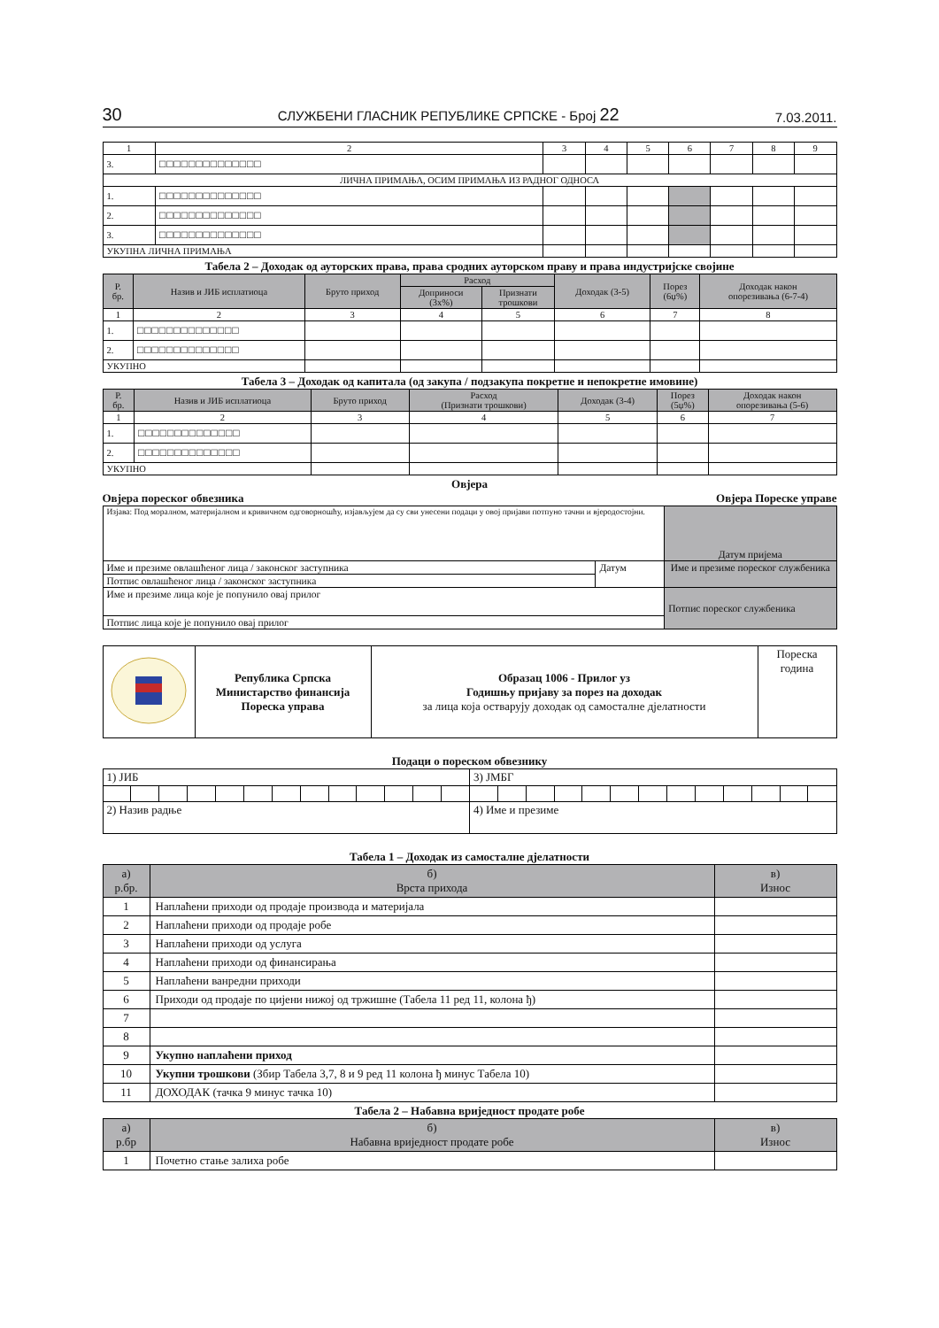30 СЛУЖБЕНИ ГЛАСНИК РЕПУБЛИКЕ СРПСКЕ - Број 22 7.03.2011.
| 1 | 2 | 3 | 4 | 5 | 6 | 7 | 8 | 9 |
| 3. | □□□□□□□□□□□□□□ | | | | | | | |
| ЛИЧНА ПРИМАЊА, ОСИМ ПРИМАЊА ИЗ РАДНОГ ОДНОСА | | | | | | | | |
| 1. | □□□□□□□□□□□□□□ | | | | | | | |
| 2. | □□□□□□□□□□□□□□ | | | | | | | |
| 3. | □□□□□□□□□□□□□□ | | | | | | | |
| УКУПНА ЛИЧНА ПРИМАЊА | | | | | | | | |
Табела 2 – Доходак од ауторских права, права сродних ауторском праву и права индустријске својине
| Р. бр. | Назив и ЈИБ исплатиоца | Бруто приход | Расход | | Доходак (3-5) | Порез (6џ%) | Доходак након опорезивања (6-7-4) |
| --- | --- | --- | --- | --- | --- | --- | --- |
| | | | Доприноси (3x%) | Признати трошкови | | | |
| 1 | 2 | 3 | 4 | 5 | 6 | 7 | 8 |
| 1. | □□□□□□□□□□□□□□ | | | | | | |
| 2. | □□□□□□□□□□□□□□ | | | | | | |
| УКУПНО | | | | | | | |
Табела 3 – Доходак од капитала (од закупа / подзакупа покретне и непокретне имовине)
| Р. бр. | Назив и ЈИБ исплатиоца | Бруто приход | Расход (Признати трошкови) | Доходак (3-4) | Порез (5џ%) | Доходак након опорезивања (5-6) |
| --- | --- | --- | --- | --- | --- | --- |
| 1 | 2 | 3 | 4 | 5 | 6 | 7 |
| 1. | □□□□□□□□□□□□□□ | | | | | |
| 2. | □□□□□□□□□□□□□□ | | | | | |
| УКУПНО | | | | | | |
Овјера
Овјера пореског обвезника Овјера Пореске управе
| Изјава: Под моралном, материјалном и кривичном одговорношћу, изјављујем да су сви унесени подаци у овој пријави потпуно тачни и вјеродостојни. | | Датум пријема |
| Име и презиме овлашћеног лица / законског заступника | Датум | Име и презиме пореског службеника |
| Потпис овлашћеног лица / законског заступника | | |
| Име и презиме лица које је попунило овај прилог | | Потпис пореског службеника |
| Потпис лица које је попунило овај прилог | | |
| | Република Српска Министарство финансија Пореска управа | Образац 1006 - Прилог уз Годишњу пријаву за порез на доходак за лица која остварују доходак од самосталне дјелатности | Пореска година |
Подаци о пореском обвезнику
| 1) ЈИБ | | | | | | | | | | | | | 3) ЈМБГ | | | | | | | | | | | | |
| 2) Назив радње | | | | | | | | | | | | | 4) Име и презиме | | | | | | | | | | | | |
Табела 1 – Доходак из самосталне дјелатности
| а) р.бр. | б) Врста прихода | в) Износ |
| --- | --- | --- |
| 1 | Наплаћени приходи од продаје производа и материјала | |
| 2 | Наплаћени приходи од продаје робе | |
| 3 | Наплаћени приходи од услуга | |
| 4 | Наплаћени приходи од финансирања | |
| 5 | Наплаћени ванредни приходи | |
| 6 | Приходи од продаје по цијени нижој од тржишне (Табела 11 ред 11, колона ђ) | |
| 7 | | |
| 8 | | |
| 9 | Укупно наплаћени приход | |
| 10 | Укупни трошкови (Збир Табела 3,7, 8 и 9 ред 11 колона ђ минус Табела 10) | |
| 11 | ДОХОДАК (тачка 9 минус тачка 10) | |
Табела 2 – Набавна вриједност продате робе
| а) р.бр | б) Набавна вриједност продате робе | в) Износ |
| --- | --- | --- |
| 1 | Почетно стање залиха робе | |